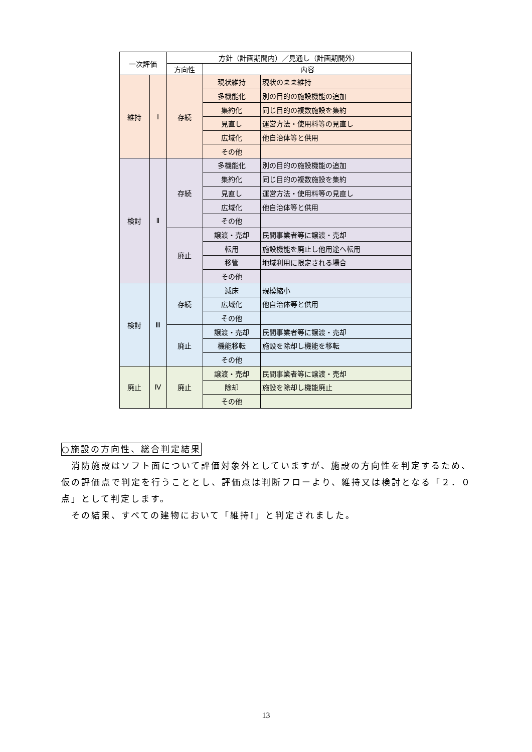| 一次評価 | | 方針（計画期間内）／見通し（計画期間外） | | |
| --- | --- | --- | --- | --- |
| | | 方向性 | 内容 | |
| 維持 | Ⅰ | 存続 | 現状維持 | 現状のまま維持 |
| | | | 多機能化 | 別の目的の施設機能の追加 |
| | | | 集約化 | 同じ目的の複数施設を集約 |
| | | | 見直し | 運営方法・使用料等の見直し |
| | | | 広域化 | 他自治体等と供用 |
| | | | その他 | |
| 検討 | Ⅱ | 存続 | 多機能化 | 別の目的の施設機能の追加 |
| | | | 集約化 | 同じ目的の複数施設を集約 |
| | | | 見直し | 運営方法・使用料等の見直し |
| | | | 広域化 | 他自治体等と供用 |
| | | | その他 | |
| | | 廃止 | 譲渡・売却 | 民間事業者等に譲渡・売却 |
| | | | 転用 | 施設機能を廃止し他用途へ転用 |
| | | | 移管 | 地域利用に限定される場合 |
| | | | その他 | |
| 検討 | Ⅲ | 存続 | 減床 | 規模縮小 |
| | | | 広域化 | 他自治体等と供用 |
| | | | その他 | |
| | | 廃止 | 譲渡・売却 | 民間事業者等に譲渡・売却 |
| | | | 機能移転 | 施設を除却し機能を移転 |
| | | | その他 | |
| 廃止 | Ⅳ | 廃止 | 譲渡・売却 | 民間事業者等に譲渡・売却 |
| | | | 除却 | 施設を除却し機能廃止 |
| | | | その他 | |
○施設の方向性、総合判定結果
　消防施設はソフト面について評価対象外としていますが、施設の方向性を判定するため、仮の評価点で判定を行うこととし、評価点は判断フローより、維持又は検討となる「２．０点」として判定します。
　その結果、すべての建物において「維持Ⅰ」と判定されました。
13